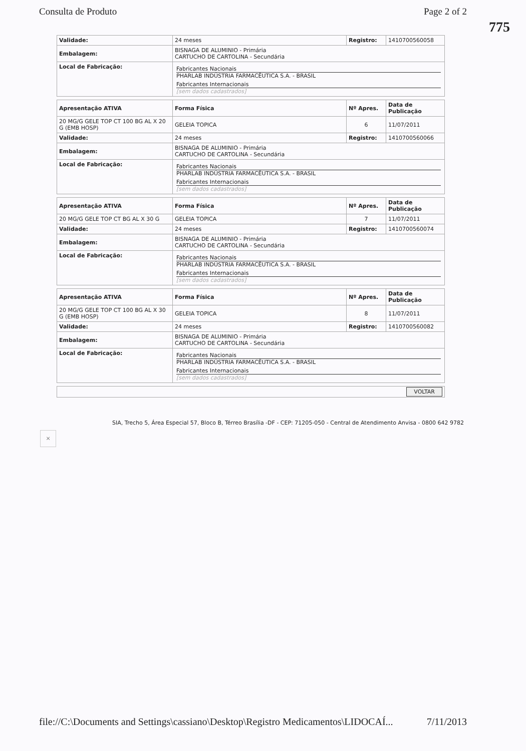Consulta de Produto Page 2 of 2
775
| Validade: | 24 meses | Registro: | 1410700560058 |
| Embalagem: | BISNAGA DE ALUMINIO - Primária CARTUCHO DE CARTOLINA - Secundária | | |
| Local de Fabricação: | Fabricantes Nacionais PHARLAB INDÚSTRIA FARMACÊUTICA S.A. - BRASIL Fabricantes Internacionais [sem dados cadastrados] | | |
| Apresentação ATIVA | Forma Física | Nº Apres. | Data de Publicação |
| --- | --- | --- | --- |
| 20 MG/G GELE TOP CT 100 BG AL X 20 G (EMB HOSP) | GELEIA TOPICA | 6 | 11/07/2011 |
| Validade: | 24 meses | Registro: | 1410700560066 |
| Embalagem: | BISNAGA DE ALUMINIO - Primária CARTUCHO DE CARTOLINA - Secundária | | |
| Local de Fabricação: | Fabricantes Nacionais PHARLAB INDÚSTRIA FARMACÊUTICA S.A. - BRASIL Fabricantes Internacionais [sem dados cadastrados] | | |
| Apresentação ATIVA | Forma Física | Nº Apres. | Data de Publicação |
| --- | --- | --- | --- |
| 20 MG/G GELE TOP CT BG AL X 30 G | GELEIA TOPICA | 7 | 11/07/2011 |
| Validade: | 24 meses | Registro: | 1410700560074 |
| Embalagem: | BISNAGA DE ALUMINIO - Primária CARTUCHO DE CARTOLINA - Secundária | | |
| Local de Fabricação: | Fabricantes Nacionais PHARLAB INDÚSTRIA FARMACÊUTICA S.A. - BRASIL Fabricantes Internacionais [sem dados cadastrados] | | |
| Apresentação ATIVA | Forma Física | Nº Apres. | Data de Publicação |
| --- | --- | --- | --- |
| 20 MG/G GELE TOP CT 100 BG AL X 30 G (EMB HOSP) | GELEIA TOPICA | 8 | 11/07/2011 |
| Validade: | 24 meses | Registro: | 1410700560082 |
| Embalagem: | BISNAGA DE ALUMINIO - Primária CARTUCHO DE CARTOLINA - Secundária | | |
| Local de Fabricação: | Fabricantes Nacionais PHARLAB INDÚSTRIA FARMACÊUTICA S.A. - BRASIL Fabricantes Internacionais [sem dados cadastrados] | | |
VOLTAR
SIA, Trecho 5, Área Especial 57, Bloco B, Térreo Brasília -DF - CEP: 71205-050 - Central de Atendimento Anvisa - 0800 642 9782
×
file://C:\Documents and Settings\cassiano\Desktop\Registro Medicamentos\LIDOCAÍ... 7/11/2013